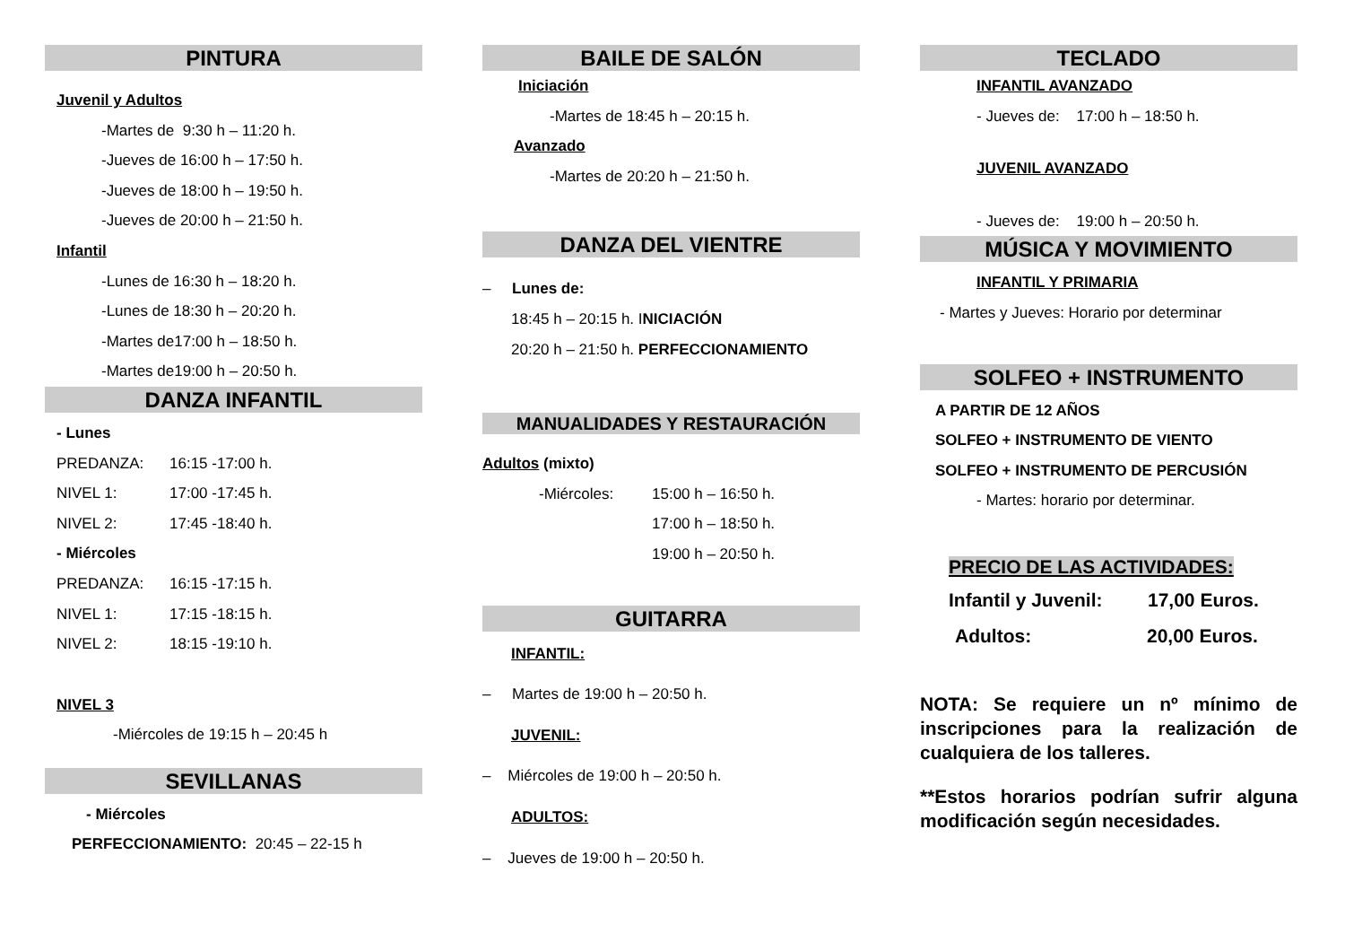PINTURA
Juvenil y Adultos
-Martes de 9:30 h – 11:20 h.
-Jueves de 16:00 h – 17:50 h.
-Jueves de 18:00 h – 19:50 h.
-Jueves de 20:00 h – 21:50 h.
Infantil
-Lunes de 16:30 h – 18:20 h.
-Lunes de 18:30 h – 20:20 h.
-Martes de17:00 h – 18:50 h.
-Martes de19:00 h – 20:50 h.
DANZA INFANTIL
- Lunes
PREDANZA: 16:15 -17:00 h.
NIVEL 1: 17:00 -17:45 h.
NIVEL 2: 17:45 -18:40 h.
- Miércoles
PREDANZA: 16:15 -17:15 h.
NIVEL 1: 17:15 -18:15 h.
NIVEL 2: 18:15 -19:10 h.
NIVEL 3
-Miércoles de 19:15 h – 20:45 h
SEVILLANAS
- Miércoles
PERFECCIONAMIENTO: 20:45 – 22-15 h
BAILE DE SALÓN
Iniciación
-Martes de 18:45 h – 20:15 h.
Avanzado
-Martes de 20:20 h – 21:50 h.
DANZA DEL VIENTRE
– Lunes de:
18:45 h – 20:15 h. INICIACIÓN
20:20 h – 21:50 h. PERFECCIONAMIENTO
MANUALIDADES Y RESTAURACIÓN
Adultos (mixto)
-Miércoles: 15:00 h – 16:50 h.
17:00 h – 18:50 h.
19:00 h – 20:50 h.
GUITARRA
INFANTIL:
– Martes de 19:00 h – 20:50 h.
JUVENIL:
– Miércoles de 19:00 h – 20:50 h.
ADULTOS:
– Jueves de 19:00 h – 20:50 h.
TECLADO
INFANTIL AVANZADO
- Jueves de: 17:00 h – 18:50 h.
JUVENIL AVANZADO
- Jueves de: 19:00 h – 20:50 h.
MÚSICA Y MOVIMIENTO
INFANTIL Y PRIMARIA
- Martes y Jueves: Horario por determinar
SOLFEO + INSTRUMENTO
A PARTIR DE 12 AÑOS
SOLFEO + INSTRUMENTO DE VIENTO
SOLFEO + INSTRUMENTO DE PERCUSIÓN
- Martes: horario por determinar.
PRECIO DE LAS ACTIVIDADES:
Infantil y Juvenil: 17,00 Euros.
Adultos: 20,00 Euros.
NOTA: Se requiere un nº mínimo de inscripciones para la realización de cualquiera de los talleres.
**Estos horarios podrían sufrir alguna modificación según necesidades.